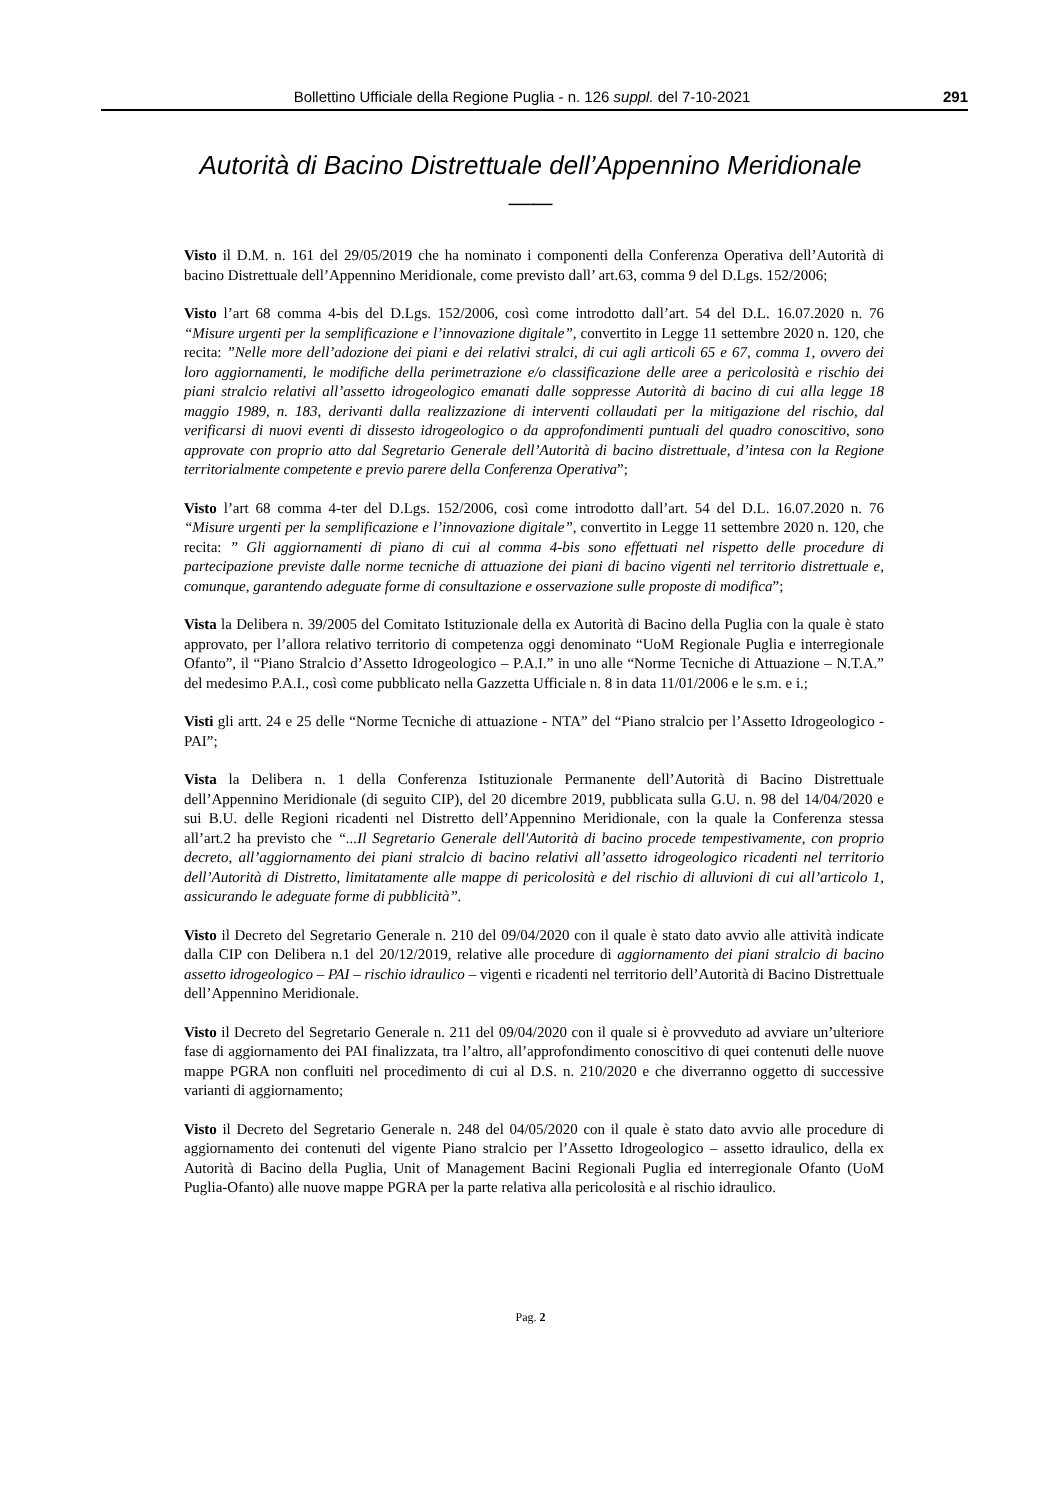Bollettino Ufficiale della Regione Puglia - n. 126 suppl. del 7-10-2021 291
Autorità di Bacino Distrettuale dell’Appennino Meridionale
——
Visto il D.M. n. 161 del 29/05/2019 che ha nominato i componenti della Conferenza Operativa dell’Autorità di bacino Distrettuale dell’Appennino Meridionale, come previsto dall’ art.63, comma 9 del D.Lgs. 152/2006;
Visto l’art 68 comma 4-bis del D.Lgs. 152/2006, così come introdotto dall’art. 54 del D.L. 16.07.2020 n. 76 “Misure urgenti per la semplificazione e l’innovazione digitale”, convertito in Legge 11 settembre 2020 n. 120, che recita: ”Nelle more dell’adozione dei piani e dei relativi stralci, di cui agli articoli 65 e 67, comma 1, ovvero dei loro aggiornamenti, le modifiche della perimetrazione e/o classificazione delle aree a pericolosità e rischio dei piani stralcio relativi all’assetto idrogeologico emanati dalle soppresse Autorità di bacino di cui alla legge 18 maggio 1989, n. 183, derivanti dalla realizzazione di interventi collaudati per la mitigazione del rischio, dal verificarsi di nuovi eventi di dissesto idrogeologico o da approfondimenti puntuali del quadro conoscitivo, sono approvate con proprio atto dal Segretario Generale dell’Autorità di bacino distrettuale, d’intesa con la Regione territorialmente competente e previo parere della Conferenza Operativa”;
Visto l’art 68 comma 4-ter del D.Lgs. 152/2006, così come introdotto dall’art. 54 del D.L. 16.07.2020 n. 76 “Misure urgenti per la semplificazione e l’innovazione digitale”, convertito in Legge 11 settembre 2020 n. 120, che recita: ” Gli aggiornamenti di piano di cui al comma 4-bis sono effettuati nel rispetto delle procedure di partecipazione previste dalle norme tecniche di attuazione dei piani di bacino vigenti nel territorio distrettuale e, comunque, garantendo adeguate forme di consultazione e osservazione sulle proposte di modifica”;
Vista la Delibera n. 39/2005 del Comitato Istituzionale della ex Autorità di Bacino della Puglia con la quale è stato approvato, per l’allora relativo territorio di competenza oggi denominato “UoM Regionale Puglia e interregionale Ofanto”, il “Piano Stralcio d’Assetto Idrogeologico – P.A.I.” in uno alle “Norme Tecniche di Attuazione – N.T.A.” del medesimo P.A.I., così come pubblicato nella Gazzetta Ufficiale n. 8 in data 11/01/2006 e le s.m. e i.;
Visti gli artt. 24 e 25 delle “Norme Tecniche di attuazione - NTA” del “Piano stralcio per l’Assetto Idrogeologico - PAI”;
Vista la Delibera n. 1 della Conferenza Istituzionale Permanente dell’Autorità di Bacino Distrettuale dell’Appennino Meridionale (di seguito CIP), del 20 dicembre 2019, pubblicata sulla G.U. n. 98 del 14/04/2020 e sui B.U. delle Regioni ricadenti nel Distretto dell’Appennino Meridionale, con la quale la Conferenza stessa all’art.2 ha previsto che “...Il Segretario Generale dell'Autorità di bacino procede tempestivamente, con proprio decreto, all’aggiornamento dei piani stralcio di bacino relativi all’assetto idrogeologico ricadenti nel territorio dell’Autorità di Distretto, limitatamente alle mappe di pericolosità e del rischio di alluvioni di cui all’articolo 1, assicurando le adeguate forme di pubblicità”.
Visto il Decreto del Segretario Generale n. 210 del 09/04/2020 con il quale è stato dato avvio alle attività indicate dalla CIP con Delibera n.1 del 20/12/2019, relative alle procedure di aggiornamento dei piani stralcio di bacino assetto idrogeologico – PAI – rischio idraulico – vigenti e ricadenti nel territorio dell’Autorità di Bacino Distrettuale dell’Appennino Meridionale.
Visto il Decreto del Segretario Generale n. 211 del 09/04/2020 con il quale si è provveduto ad avviare un’ulteriore fase di aggiornamento dei PAI finalizzata, tra l’altro, all’approfondimento conoscitivo di quei contenuti delle nuove mappe PGRA non confluiti nel procedimento di cui al D.S. n. 210/2020 e che diverranno oggetto di successive varianti di aggiornamento;
Visto il Decreto del Segretario Generale n. 248 del 04/05/2020 con il quale è stato dato avvio alle procedure di aggiornamento dei contenuti del vigente Piano stralcio per l’Assetto Idrogeologico – assetto idraulico, della ex Autorità di Bacino della Puglia, Unit of Management Bacini Regionali Puglia ed interregionale Ofanto (UoM Puglia-Ofanto) alle nuove mappe PGRA per la parte relativa alla pericolosità e al rischio idraulico.
Pag. 2